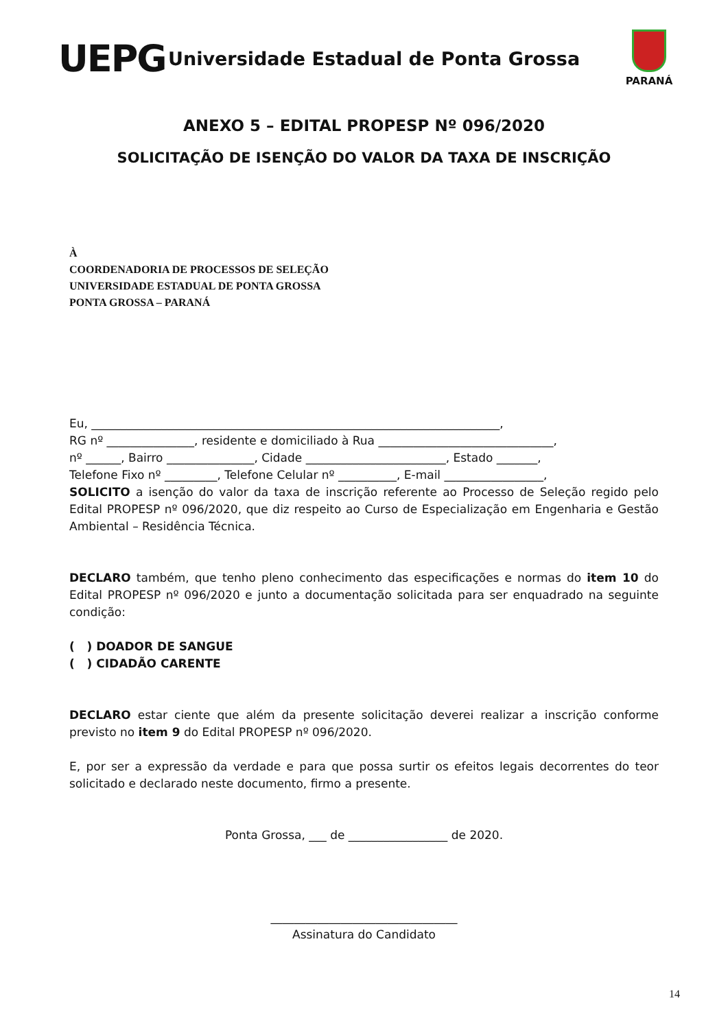UEPG
Universidade Estadual de Ponta Grossa
PARANÁ
ANEXO 5 – EDITAL PROPESP Nº 096/2020
SOLICITAÇÃO DE ISENÇÃO DO VALOR DA TAXA DE INSCRIÇÃO
À
COORDENADORIA DE PROCESSOS DE SELEÇÃO
UNIVERSIDADE ESTADUAL DE PONTA GROSSA
PONTA GROSSA – PARANÁ
Eu, ______________________________________________________________________,
RG nº _______________, residente e domiciliado à Rua ______________________________,
nº ______, Bairro _______________, Cidade ________________________, Estado _______,
Telefone Fixo nº _________, Telefone Celular nº __________, E-mail _________________,
SOLICITO a isenção do valor da taxa de inscrição referente ao Processo de Seleção regido pelo Edital PROPESP nº 096/2020, que diz respeito ao Curso de Especialização em Engenharia e Gestão Ambiental – Residência Técnica.
DECLARO também, que tenho pleno conhecimento das especificações e normas do item 10 do Edital PROPESP nº 096/2020 e junto a documentação solicitada para ser enquadrado na seguinte condição:
( ) DOADOR DE SANGUE
( ) CIDADÃO CARENTE
DECLARO estar ciente que além da presente solicitação deverei realizar a inscrição conforme previsto no item 9 do Edital PROPESP nº 096/2020.
E, por ser a expressão da verdade e para que possa surtir os efeitos legais decorrentes do teor solicitado e declarado neste documento, firmo a presente.
Ponta Grossa, ___ de _________________ de 2020.
________________________________
Assinatura do Candidato
14